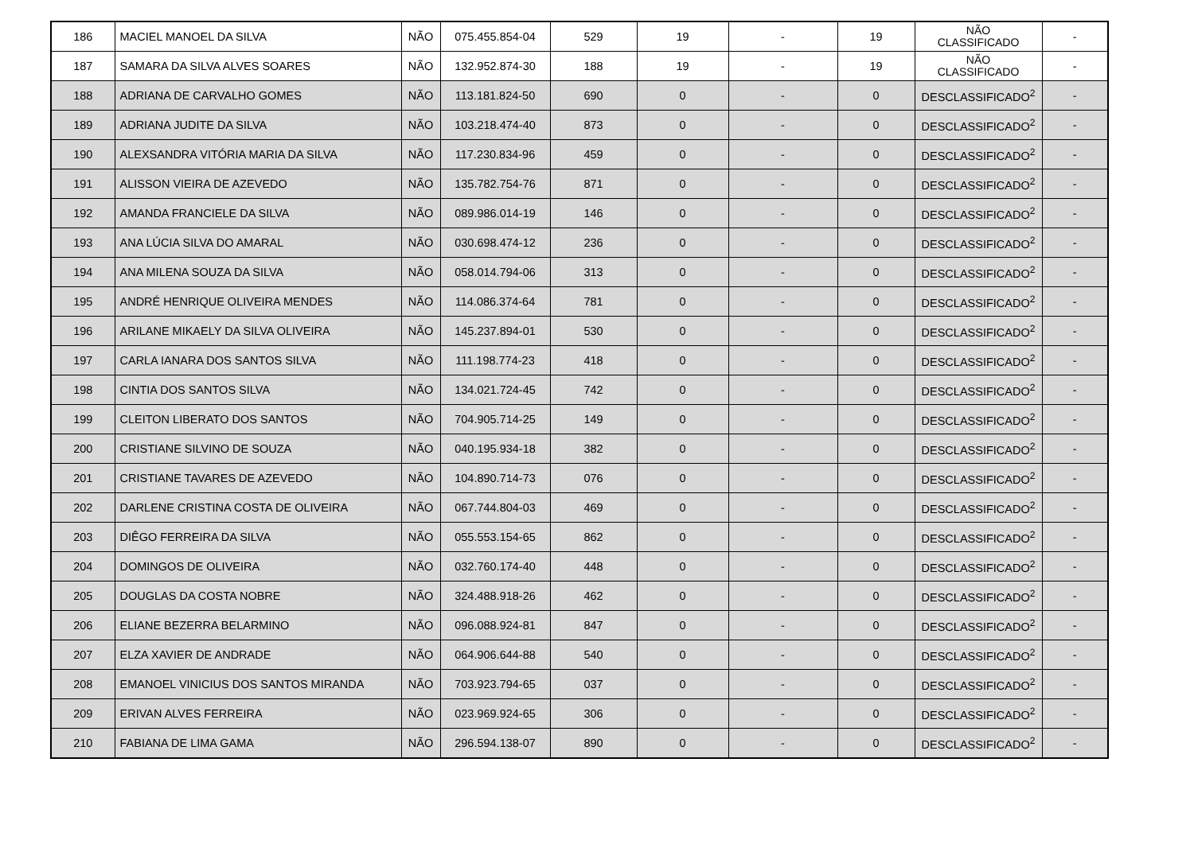| 186 | MACIEL MANOEL DA SILVA | NÃO | 075.455.854-04 | 529 | 19 | - | 19 | NÃO CLASSIFICADO | - |
| 187 | SAMARA DA SILVA ALVES SOARES | NÃO | 132.952.874-30 | 188 | 19 | - | 19 | NÃO CLASSIFICADO | - |
| 188 | ADRIANA DE CARVALHO GOMES | NÃO | 113.181.824-50 | 690 | 0 | - | 0 | DESCLASSIFICADO<sup>2</sup> | - |
| 189 | ADRIANA JUDITE DA SILVA | NÃO | 103.218.474-40 | 873 | 0 | - | 0 | DESCLASSIFICADO<sup>2</sup> | - |
| 190 | ALEXSANDRA VITÓRIA MARIA DA SILVA | NÃO | 117.230.834-96 | 459 | 0 | - | 0 | DESCLASSIFICADO<sup>2</sup> | - |
| 191 | ALISSON VIEIRA DE AZEVEDO | NÃO | 135.782.754-76 | 871 | 0 | - | 0 | DESCLASSIFICADO<sup>2</sup> | - |
| 192 | AMANDA FRANCIELE DA SILVA | NÃO | 089.986.014-19 | 146 | 0 | - | 0 | DESCLASSIFICADO<sup>2</sup> | - |
| 193 | ANA LÚCIA SILVA DO AMARAL | NÃO | 030.698.474-12 | 236 | 0 | - | 0 | DESCLASSIFICADO<sup>2</sup> | - |
| 194 | ANA MILENA SOUZA DA SILVA | NÃO | 058.014.794-06 | 313 | 0 | - | 0 | DESCLASSIFICADO<sup>2</sup> | - |
| 195 | ANDRÉ HENRIQUE OLIVEIRA MENDES | NÃO | 114.086.374-64 | 781 | 0 | - | 0 | DESCLASSIFICADO<sup>2</sup> | - |
| 196 | ARILANE MIKAELY DA SILVA OLIVEIRA | NÃO | 145.237.894-01 | 530 | 0 | - | 0 | DESCLASSIFICADO<sup>2</sup> | - |
| 197 | CARLA IANARA DOS SANTOS SILVA | NÃO | 111.198.774-23 | 418 | 0 | - | 0 | DESCLASSIFICADO<sup>2</sup> | - |
| 198 | CINTIA DOS SANTOS SILVA | NÃO | 134.021.724-45 | 742 | 0 | - | 0 | DESCLASSIFICADO<sup>2</sup> | - |
| 199 | CLEITON LIBERATO DOS SANTOS | NÃO | 704.905.714-25 | 149 | 0 | - | 0 | DESCLASSIFICADO<sup>2</sup> | - |
| 200 | CRISTIANE SILVINO DE SOUZA | NÃO | 040.195.934-18 | 382 | 0 | - | 0 | DESCLASSIFICADO<sup>2</sup> | - |
| 201 | CRISTIANE TAVARES DE AZEVEDO | NÃO | 104.890.714-73 | 076 | 0 | - | 0 | DESCLASSIFICADO<sup>2</sup> | - |
| 202 | DARLENE CRISTINA COSTA DE OLIVEIRA | NÃO | 067.744.804-03 | 469 | 0 | - | 0 | DESCLASSIFICADO<sup>2</sup> | - |
| 203 | DIÊGO FERREIRA DA SILVA | NÃO | 055.553.154-65 | 862 | 0 | - | 0 | DESCLASSIFICADO<sup>2</sup> | - |
| 204 | DOMINGOS DE OLIVEIRA | NÃO | 032.760.174-40 | 448 | 0 | - | 0 | DESCLASSIFICADO<sup>2</sup> | - |
| 205 | DOUGLAS DA COSTA NOBRE | NÃO | 324.488.918-26 | 462 | 0 | - | 0 | DESCLASSIFICADO<sup>2</sup> | - |
| 206 | ELIANE BEZERRA BELARMINO | NÃO | 096.088.924-81 | 847 | 0 | - | 0 | DESCLASSIFICADO<sup>2</sup> | - |
| 207 | ELZA XAVIER DE ANDRADE | NÃO | 064.906.644-88 | 540 | 0 | - | 0 | DESCLASSIFICADO<sup>2</sup> | - |
| 208 | EMANOEL VINICIUS DOS SANTOS MIRANDA | NÃO | 703.923.794-65 | 037 | 0 | - | 0 | DESCLASSIFICADO<sup>2</sup> | - |
| 209 | ERIVAN ALVES FERREIRA | NÃO | 023.969.924-65 | 306 | 0 | - | 0 | DESCLASSIFICADO<sup>2</sup> | - |
| 210 | FABIANA DE LIMA GAMA | NÃO | 296.594.138-07 | 890 | 0 | - | 0 | DESCLASSIFICADO<sup>2</sup> | - |